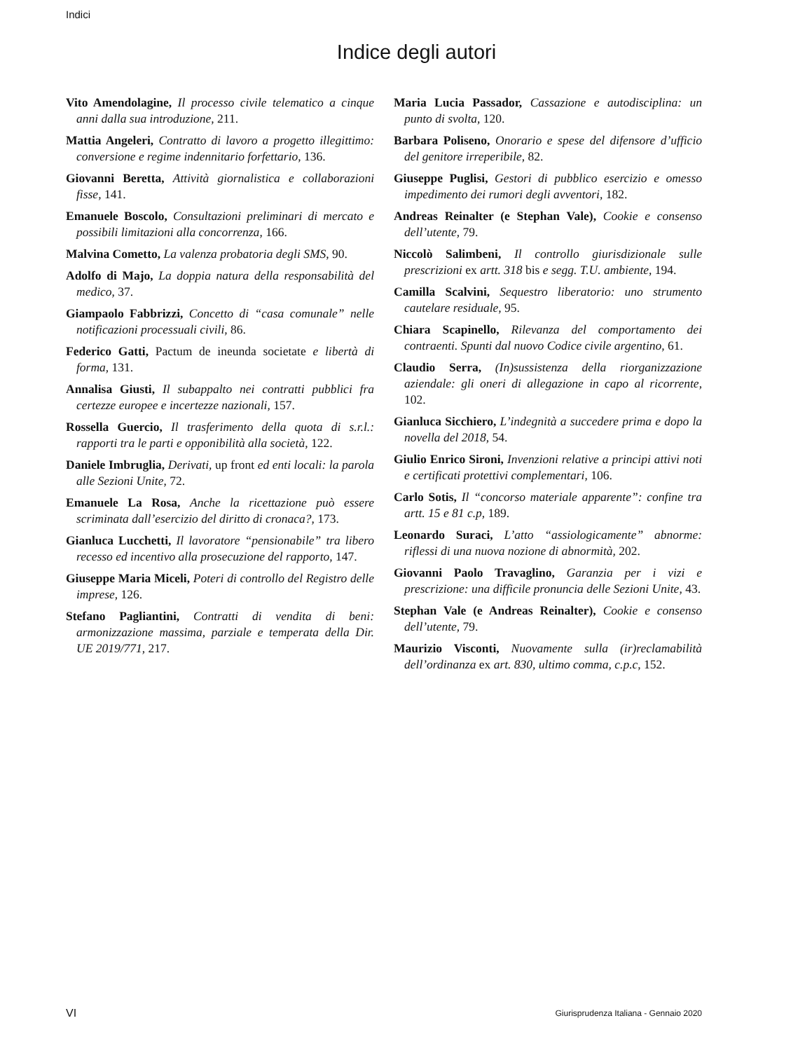Indici
Indice degli autori
Vito Amendolagine, Il processo civile telematico a cinque anni dalla sua introduzione, 211.
Mattia Angeleri, Contratto di lavoro a progetto illegittimo: conversione e regime indennitario forfettario, 136.
Giovanni Beretta, Attività giornalistica e collaborazioni fisse, 141.
Emanuele Boscolo, Consultazioni preliminari di mercato e possibili limitazioni alla concorrenza, 166.
Malvina Cometto, La valenza probatoria degli SMS, 90.
Adolfo di Majo, La doppia natura della responsabilità del medico, 37.
Giampaolo Fabbrizzi, Concetto di “casa comunale” nelle notificazioni processuali civili, 86.
Federico Gatti, Pactum de ineunda societate e libertà di forma, 131.
Annalisa Giusti, Il subappalto nei contratti pubblici fra certezze europee e incertezze nazionali, 157.
Rossella Guercio, Il trasferimento della quota di s.r.l.: rapporti tra le parti e opponibilità alla società, 122.
Daniele Imbruglia, Derivati, up front ed enti locali: la parola alle Sezioni Unite, 72.
Emanuele La Rosa, Anche la ricettazione può essere scriminata dall’esercizio del diritto di cronaca?, 173.
Gianluca Lucchetti, Il lavoratore “pensionabile” tra libero recesso ed incentivo alla prosecuzione del rapporto, 147.
Giuseppe Maria Miceli, Poteri di controllo del Registro delle imprese, 126.
Stefano Pagliantini, Contratti di vendita di beni: armonizzazione massima, parziale e temperata della Dir. UE 2019/771, 217.
Maria Lucia Passador, Cassazione e autodisciplina: un punto di svolta, 120.
Barbara Poliseno, Onorario e spese del difensore d’ufficio del genitore irreperibile, 82.
Giuseppe Puglisi, Gestori di pubblico esercizio e omesso impedimento dei rumori degli avventori, 182.
Andreas Reinalter (e Stephan Vale), Cookie e consenso dell’utente, 79.
Niccolò Salimbeni, Il controllo giurisdizionale sulle prescrizioni ex artt. 318 bis e segg. T.U. ambiente, 194.
Camilla Scalvini, Sequestro liberatorio: uno strumento cautelare residuale, 95.
Chiara Scapinello, Rilevanza del comportamento dei contraenti. Spunti dal nuovo Codice civile argentino, 61.
Claudio Serra, (In)sussistenza della riorganizzazione aziendale: gli oneri di allegazione in capo al ricorrente, 102.
Gianluca Sicchiero, L’indegnità a succedere prima e dopo la novella del 2018, 54.
Giulio Enrico Sironi, Invenzioni relative a principi attivi noti e certificati protettivi complementari, 106.
Carlo Sotis, Il “concorso materiale apparente”: confine tra artt. 15 e 81 c.p, 189.
Leonardo Suraci, L’atto “assiologicamente” abnorme: riflessi di una nuova nozione di abnormità, 202.
Giovanni Paolo Travaglino, Garanzia per i vizi e prescrizione: una difficile pronuncia delle Sezioni Unite, 43.
Stephan Vale (e Andreas Reinalter), Cookie e consenso dell’utente, 79.
Maurizio Visconti, Nuovamente sulla (ir)reclamabilità dell’ordinanza ex art. 830, ultimo comma, c.p.c, 152.
VI
Giurisprudenza Italiana - Gennaio 2020